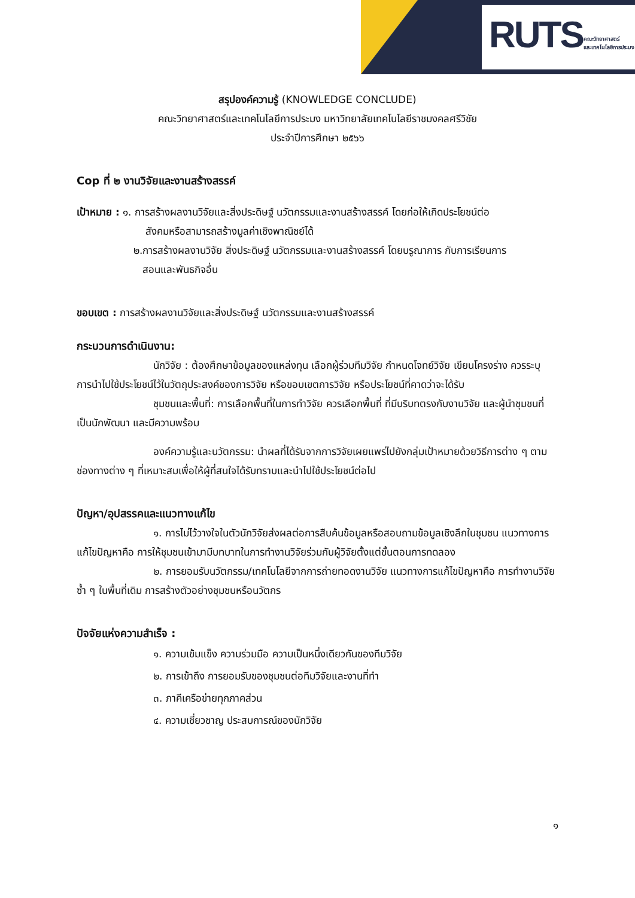RUTS คณะวิทยาศาสตร์
และเทคโนโลยีการประมง
สรุปองค์ความรู้ (KNOWLEDGE CONCLUDE)
คณะวิทยาศาสตร์และเทคโนโลยีการประมง มหาวิทยาลัยเทคโนโลยีราชมงคลศรีวิชัย
ประจำปีการศึกษา ๒๕๖๖
Cop ที่ ๒ งานวิจัยและงานสร้างสรรค์
เป้าหมาย : ๑. การสร้างผลงานวิจัยและสิ่งประดิษฐ์ นวัตกรรมและงานสร้างสรรค์ โดยก่อให้เกิดประโยชน์ต่อ
สังคมหรือสามารถสร้างมูลค่าเชิงพาณิชย์ได้
๒.การสร้างผลงานวิจัย สิ่งประดิษฐ์ นวัตกรรมและงานสร้างสรรค์ โดยบรูณาการ กับการเรียนการ
สอนและพันธกิจอื่น
ขอบเขต : การสร้างผลงานวิจัยและสิ่งประดิษฐ์ นวัตกรรมและงานสร้างสรรค์
กระบวนการดำเนินงาน:
นักวิจัย : ต้องศึกษาข้อมูลของแหล่งทุน เลือกผู้ร่วมทีมวิจัย กำหนดโจทย์วิจัย เขียนโครงร่าง ควรระบุการนำไปใช้ประโยชน์ไว้ในวัตถุประสงค์ของการวิจัย หรือขอบเขตการวิจัย หรือประโยชน์ที่คาดว่าจะได้รับ
ชุมชนและพื้นที่: การเลือกพื้นที่ในการทำวิจัย ควรเลือกพื้นที่ ที่มีบริบทตรงกับงานวิจัย และผู้นำชุมชนที่เป็นนักพัฒนา และมีความพร้อม
องค์ความรู้และนวัตกรรม: นำผลที่ได้รับจากการวิจัยเผยแพร่ไปยังกลุ่มเป้าหมายด้วยวิธีการต่าง ๆ ตามช่องทางต่าง ๆ ที่เหมาะสมเพื่อให้ผู้ที่สนใจได้รับทราบและนำไปใช้ประโยชน์ต่อไป
ปัญหา/อุปสรรคและแนวทางแก้ไข
๑. การไม่ไว้วางใจในตัวนักวิจัยส่งผลต่อการสืบค้นข้อมูลหรือสอบถามข้อมูลเชิงลึกในชุมชน แนวทางการแก้ไขปัญหาคือ การให้ชุมชนเข้ามามีบทบาทในการทำงานวิจัยร่วมกับผู้วิจัยตั้งแต่ขั้นตอนการทดลอง
๒. การยอมรับนวัตกรรม/เทคโนโลยีจากการถ่ายทอดงานวิจัย แนวทางการแก้ไขปัญหาคือ การทำงานวิจัยซ้ำ ๆ ในพื้นที่เดิม การสร้างตัวอย่างชุมชนหรือนวัตกร
ปัจจัยแห่งความสำเร็จ :
๑. ความเข้มแข็ง ความร่วมมือ ความเป็นหนึ่งเดียวกันของทีมวิจัย
๒. การเข้าถึง การยอมรับของชุมชนต่อทีมวิจัยและงานที่ทำ
๓. ภาคีเครือข่ายทุกภาคส่วน
๔. ความเชี่ยวชาญ ประสบการณ์ของนักวิจัย
๑